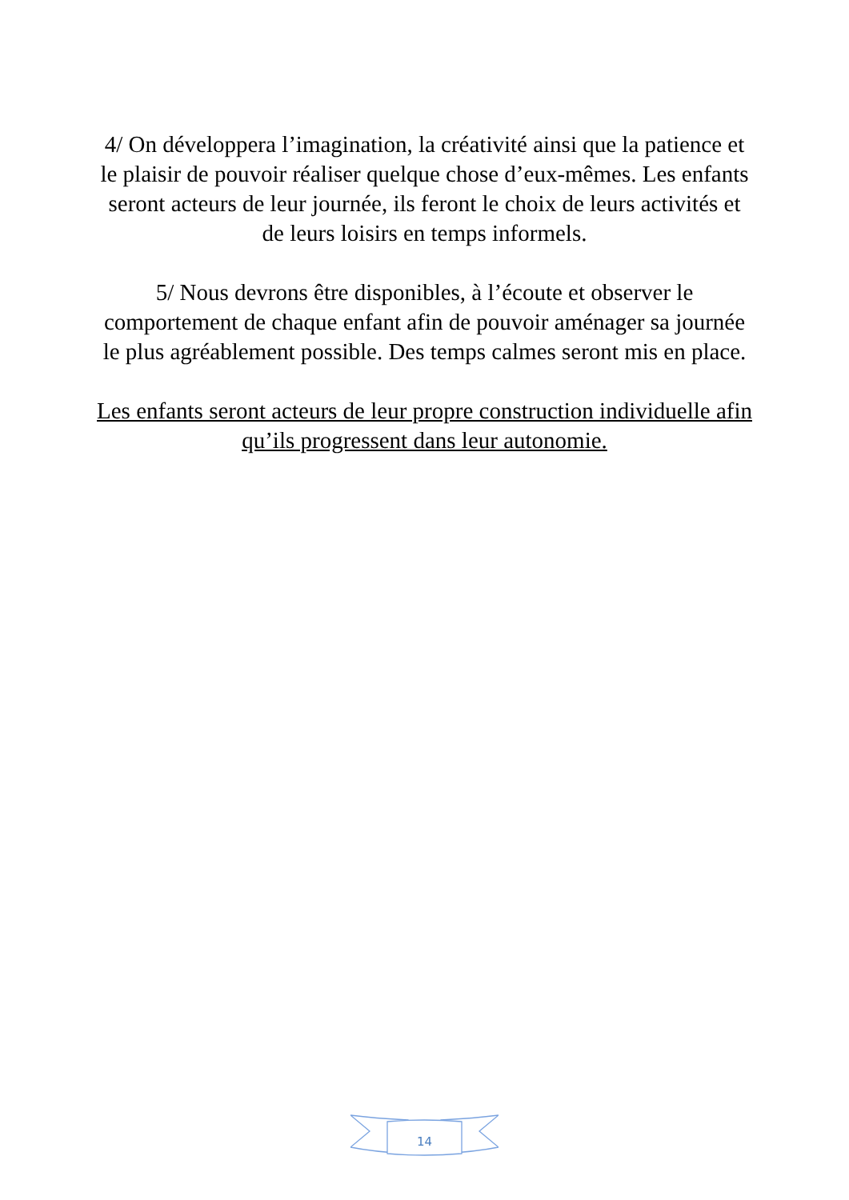4/ On développera l’imagination, la créativité ainsi que la patience et le plaisir de pouvoir réaliser quelque chose d’eux-mêmes. Les enfants seront acteurs de leur journée, ils feront le choix de leurs activités et de leurs loisirs en temps informels.
5/ Nous devrons être disponibles, à l’écoute et observer le comportement de chaque enfant afin de pouvoir aménager sa journée le plus agréablement possible. Des temps calmes seront mis en place.
Les enfants seront acteurs de leur propre construction individuelle afin qu’ils progressent dans leur autonomie.
14